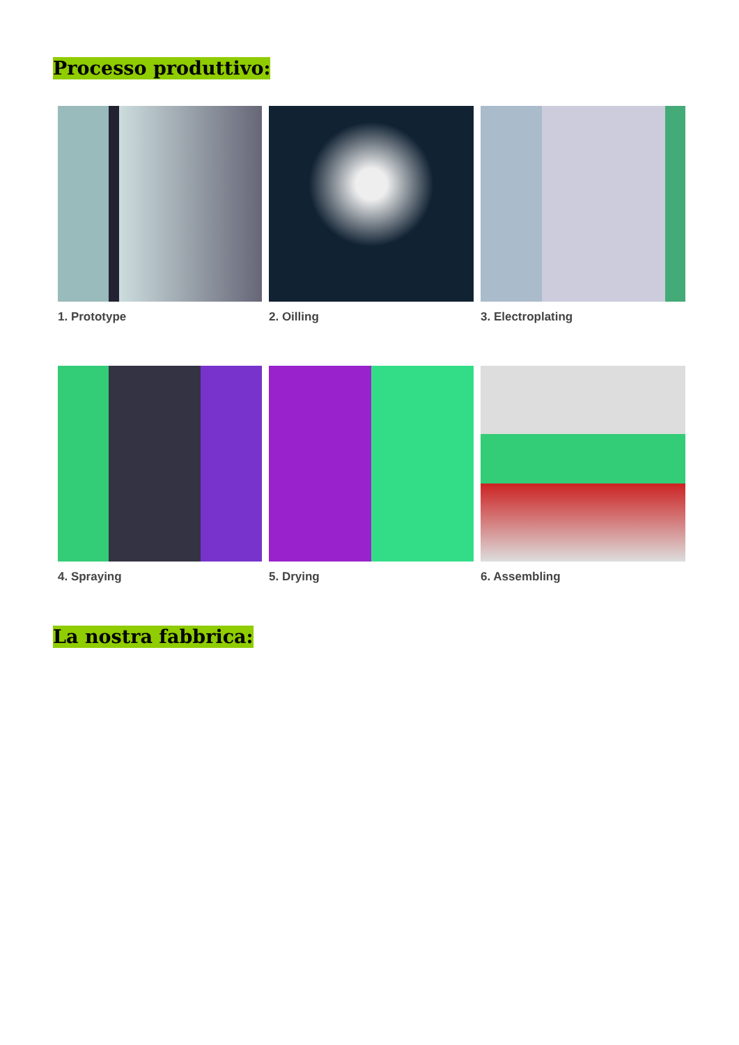Processo produttivo:
1. Prototype
2. Oilling
3. Electroplating
4. Spraying
5. Drying
6. Assembling
La nostra fabbrica: